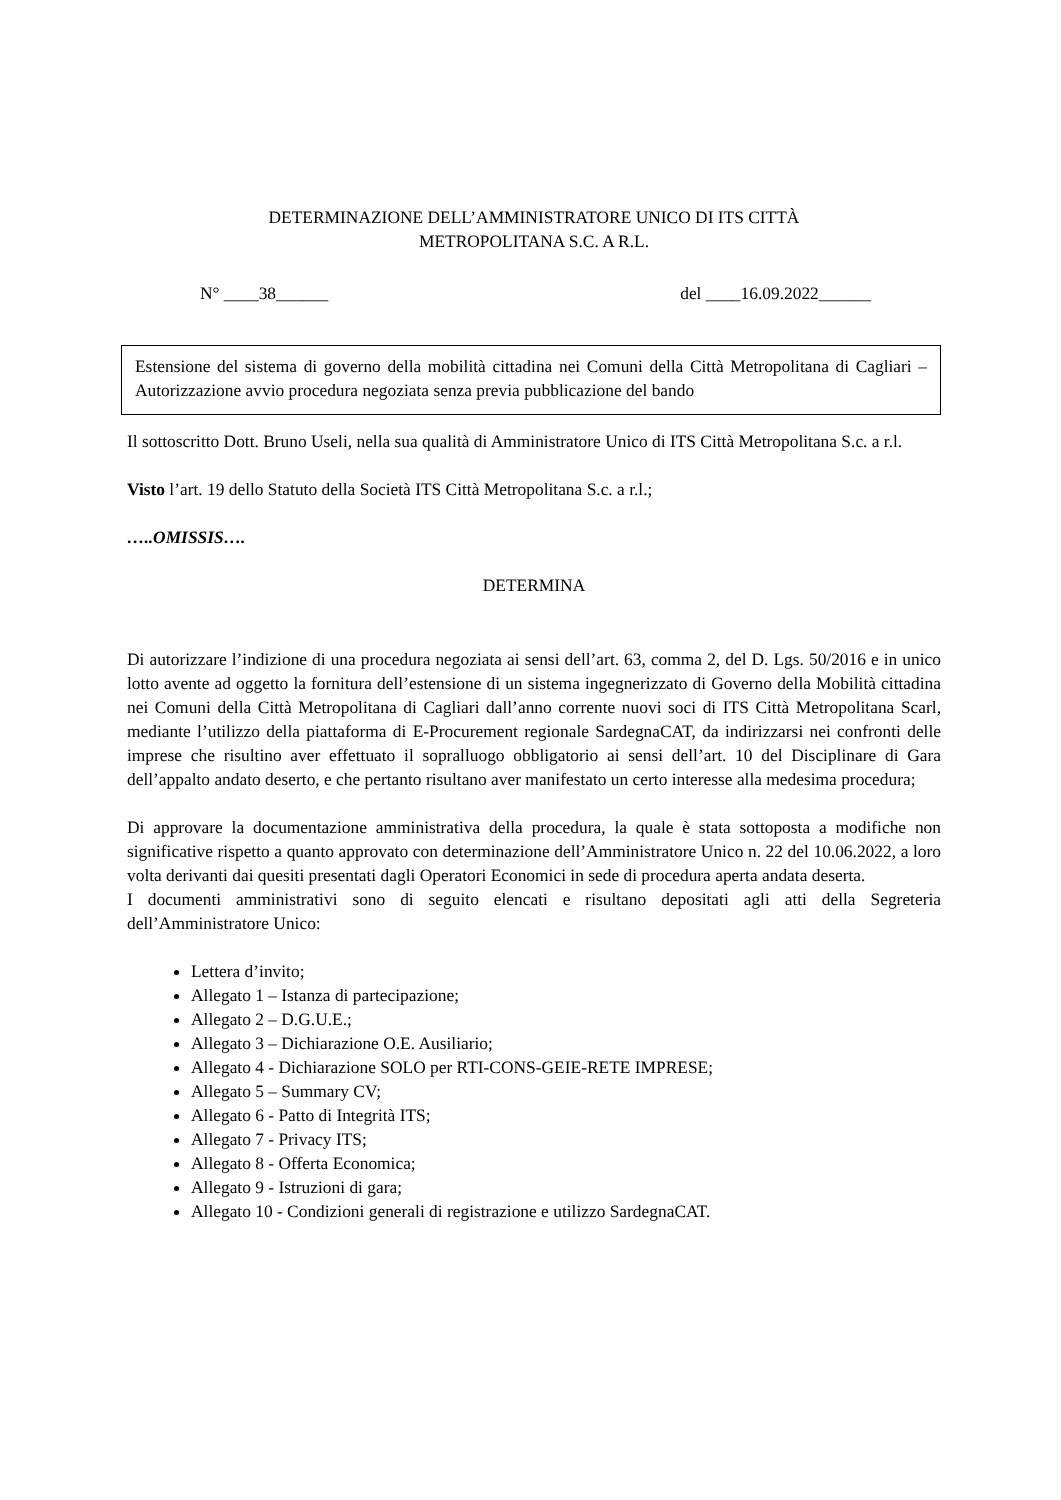DETERMINAZIONE DELL’AMMINISTRATORE UNICO DI ITS CITTÀ
METROPOLITANA S.C. A R.L.
N° ____38______ del ____16.09.2022______
Estensione del sistema di governo della mobilità cittadina nei Comuni della Città Metropolitana di Cagliari – Autorizzazione avvio procedura negoziata senza previa pubblicazione del bando
Il sottoscritto Dott. Bruno Useli, nella sua qualità di Amministratore Unico di ITS Città Metropolitana S.c. a r.l.
Visto l’art. 19 dello Statuto della Società ITS Città Metropolitana S.c. a r.l.;
…..OMISSIS….
DETERMINA
Di autorizzare l’indizione di una procedura negoziata ai sensi dell’art. 63, comma 2, del D. Lgs. 50/2016 e in unico lotto avente ad oggetto la fornitura dell’estensione di un sistema ingegnerizzato di Governo della Mobilità cittadina nei Comuni della Città Metropolitana di Cagliari dall’anno corrente nuovi soci di ITS Città Metropolitana Scarl, mediante l’utilizzo della piattaforma di E-Procurement regionale SardegnaCAT, da indirizzarsi nei confronti delle imprese che risultino aver effettuato il sopralluogo obbligatorio ai sensi dell’art. 10 del Disciplinare di Gara dell’appalto andato deserto, e che pertanto risultano aver manifestato un certo interesse alla medesima procedura;
Di approvare la documentazione amministrativa della procedura, la quale è stata sottoposta a modifiche non significative rispetto a quanto approvato con determinazione dell’Amministratore Unico n. 22 del 10.06.2022, a loro volta derivanti dai quesiti presentati dagli Operatori Economici in sede di procedura aperta andata deserta.
I documenti amministrativi sono di seguito elencati e risultano depositati agli atti della Segreteria dell’Amministratore Unico:
Lettera d’invito;
Allegato 1 – Istanza di partecipazione;
Allegato 2 – D.G.U.E.;
Allegato 3 – Dichiarazione O.E. Ausiliario;
Allegato 4 - Dichiarazione SOLO per RTI-CONS-GEIE-RETE IMPRESE;
Allegato 5 – Summary CV;
Allegato 6 - Patto di Integrità ITS;
Allegato 7 - Privacy ITS;
Allegato 8 - Offerta Economica;
Allegato 9 - Istruzioni di gara;
Allegato 10 - Condizioni generali di registrazione e utilizzo SardegnaCAT.